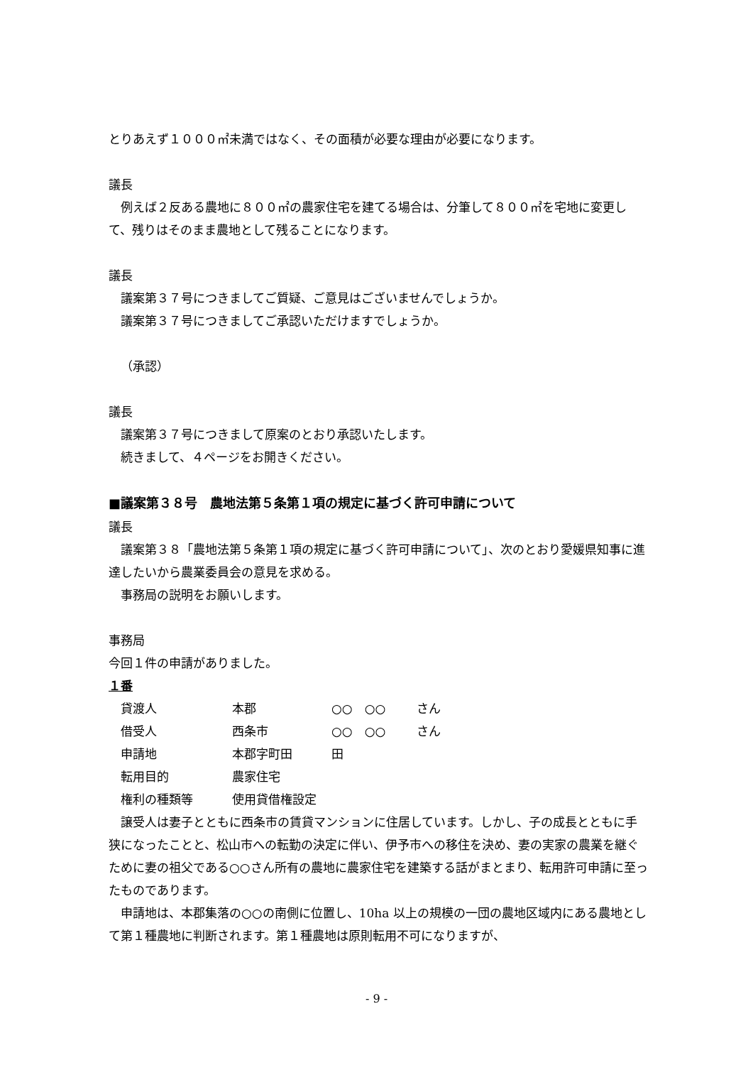とりあえず１０００㎡未満ではなく、その面積が必要な理由が必要になります。
議長
例えば２反ある農地に８００㎡の農家住宅を建てる場合は、分筆して８００㎡を宅地に変更して、残りはそのまま農地として残ることになります。
議長
議案第３７号につきましてご質疑、ご意見はございませんでしょうか。
議案第３７号につきましてご承認いただけますでしょうか。
（承認）
議長
議案第３７号につきまして原案のとおり承認いたします。
続きまして、４ページをお開きください。
■議案第３８号　農地法第５条第１項の規定に基づく許可申請について
議長
議案第３８「農地法第５条第１項の規定に基づく許可申請について」、次のとおり愛媛県知事に進達したいから農業委員会の意見を求める。
事務局の説明をお願いします。
事務局
今回１件の申請がありました。
１番
| 貸渡人 | 本郡 | ○○ ○○ | さん |
| 借受人 | 西条市 | ○○ ○○ | さん |
| 申請地 | 本郡字町田 | 田 | |
| 転用目的 | 農家住宅 | | |
| 権利の種類等 | 使用貸借権設定 | | |
譲受人は妻子とともに西条市の賃貸マンションに住居しています。しかし、子の成長とともに手狭になったことと、松山市への転勤の決定に伴い、伊予市への移住を決め、妻の実家の農業を継ぐために妻の祖父である○○さん所有の農地に農家住宅を建築する話がまとまり、転用許可申請に至ったものであります。
申請地は、本郡集落の○○の南側に位置し、10ha 以上の規模の一団の農地区域内にある農地として第１種農地に判断されます。第１種農地は原則転用不可になりますが、
- 9 -